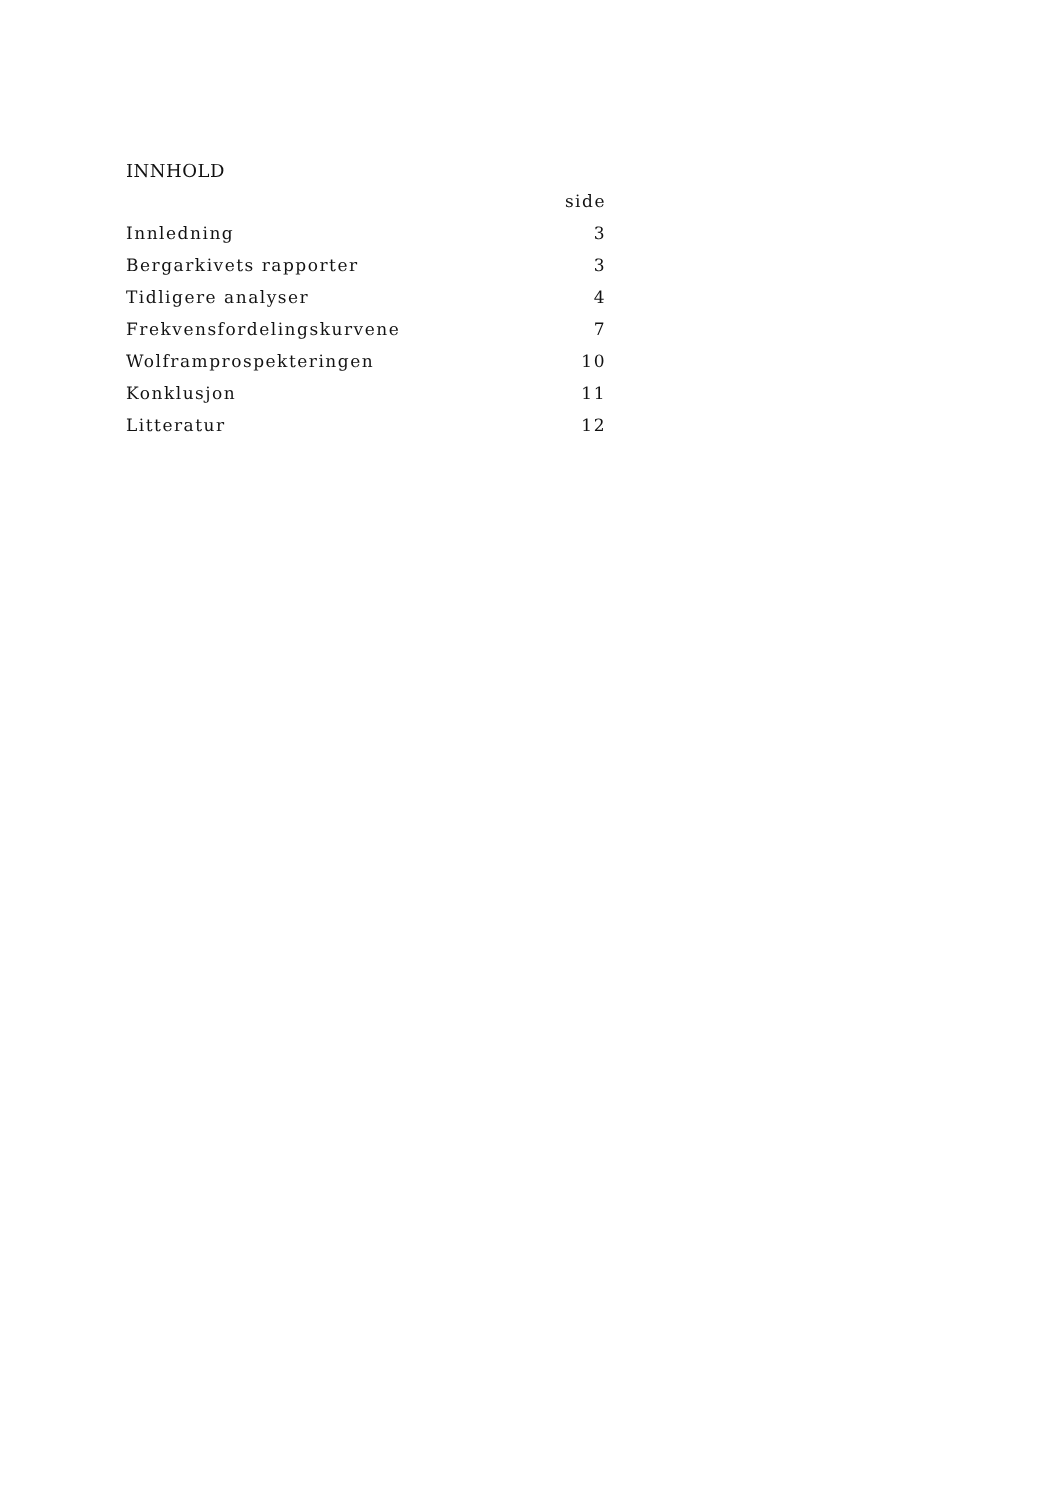INNHOLD
| | side |
| Innledning | 3 |
| Bergarkivets rapporter | 3 |
| Tidligere analyser | 4 |
| Frekvensfordelingskurvene | 7 |
| Wolframprospekteringen | 10 |
| Konklusjon | 11 |
| Litteratur | 12 |